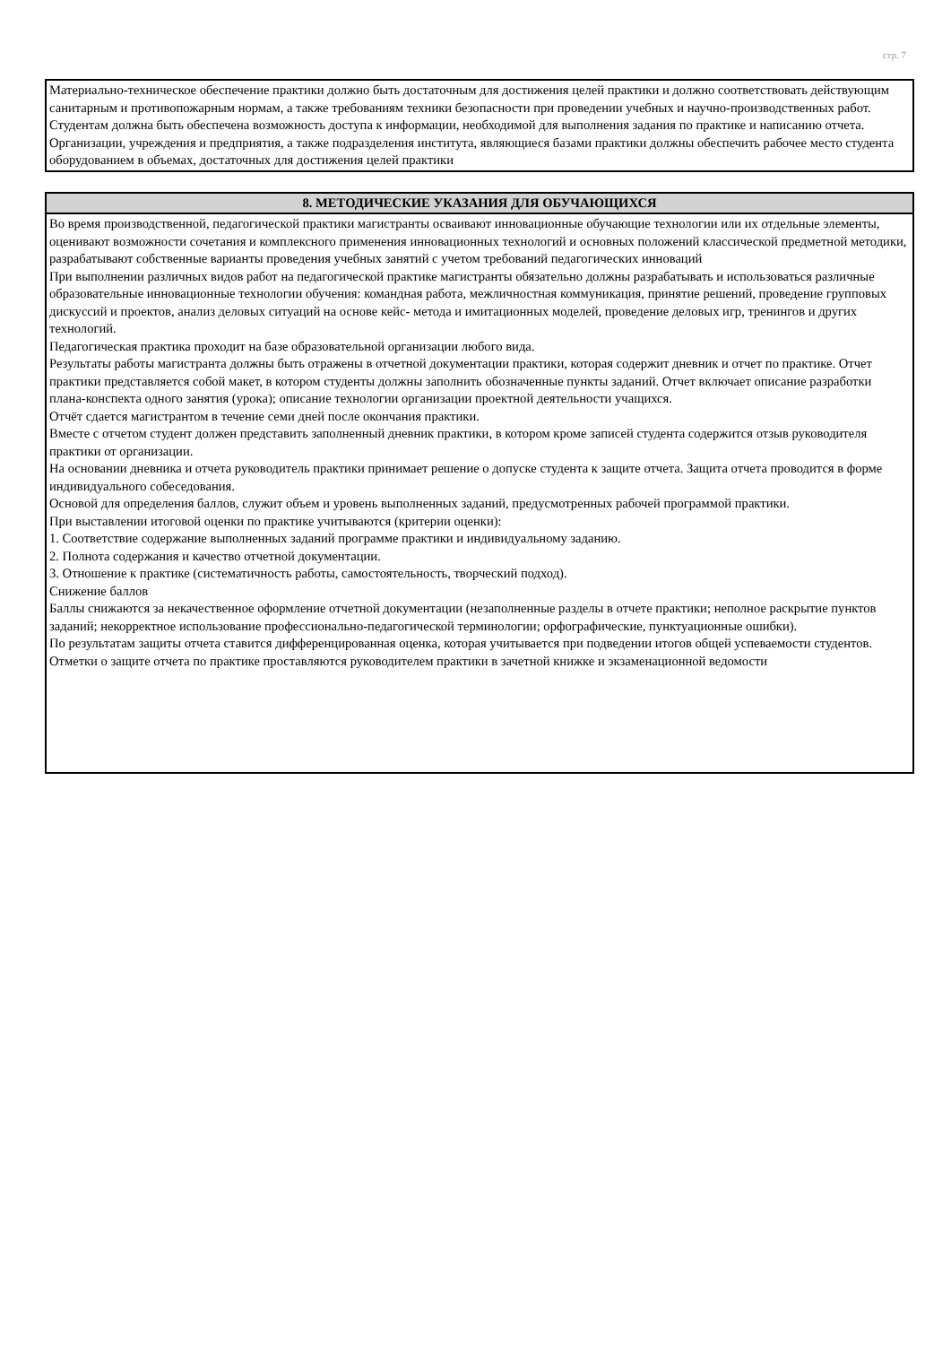стр. 7
| Материально-техническое обеспечение практики должно быть достаточным для достижения целей практики и должно соответствовать действующим санитарным и противопожарным нормам, а также требованиям техники безопасности при проведении учебных и научно-производственных работ. Студентам должна быть обеспечена возможность доступа к информации, необходимой для выполнения задания по практике и написанию отчета. Организации, учреждения и предприятия, а также подразделения института, являющиеся базами практики должны обеспечить рабочее место студента оборудованием в объемах, достаточных для достижения целей практики |
| 8. МЕТОДИЧЕСКИЕ УКАЗАНИЯ ДЛЯ ОБУЧАЮЩИХСЯ |
| --- |
| Во время производственной, педагогической практики магистранты осваивают инновационные обучающие технологии или их отдельные элементы, оценивают возможности сочетания и комплексного применения инновационных технологий и основных положений классической предметной методики, разрабатывают собственные варианты проведения учебных занятий с учетом требований педагогических инноваций При выполнении различных видов работ на педагогической практике магистранты обязательно должны разрабатывать и использоваться различные образовательные инновационные технологии обучения: командная работа, межличностная коммуникация, принятие решений, проведение групповых дискуссий и проектов, анализ деловых ситуаций на основе кейс- метода и имитационных моделей, проведение деловых игр, тренингов и других технологий. Педагогическая практика проходит на базе образовательной организации любого вида. Результаты работы магистранта должны быть отражены в отчетной документации практики, которая содержит дневник и отчет по практике. Отчет практики представляется собой макет, в котором студенты должны заполнить обозначенные пункты заданий. Отчет включает описание разработки плана-конспекта одного занятия (урока); описание технологии организации проектной деятельности учащихся. Отчёт сдается магистрантом в течение семи дней после окончания практики. Вместе с отчетом студент должен представить заполненный дневник практики, в котором кроме записей студента содержится отзыв руководителя практики от организации. На основании дневника и отчета руководитель практики принимает решение о допуске студента к защите отчета. Защита отчета проводится в форме индивидуального собеседования. Основой для определения баллов, служит объем и уровень выполненных заданий, предусмотренных рабочей программой практики. При выставлении итоговой оценки по практике учитываются (критерии оценки): 1. Соответствие содержание выполненных заданий программе практики и индивидуальному заданию. 2. Полнота содержания и качество отчетной документации. 3. Отношение к практике (систематичность работы, самостоятельность, творческий подход). Снижение баллов Баллы снижаются за некачественное оформление отчетной документации (незаполненные разделы в отчете практики; неполное раскрытие пунктов заданий; некорректное использование профессионально-педагогической терминологии; орфографические, пунктуационные ошибки). По результатам защиты отчета ставится дифференцированная оценка, которая учитывается при подведении итогов общей успеваемости студентов. Отметки о защите отчета по практике проставляются руководителем практики в зачетной книжке и экзаменационной ведомости |